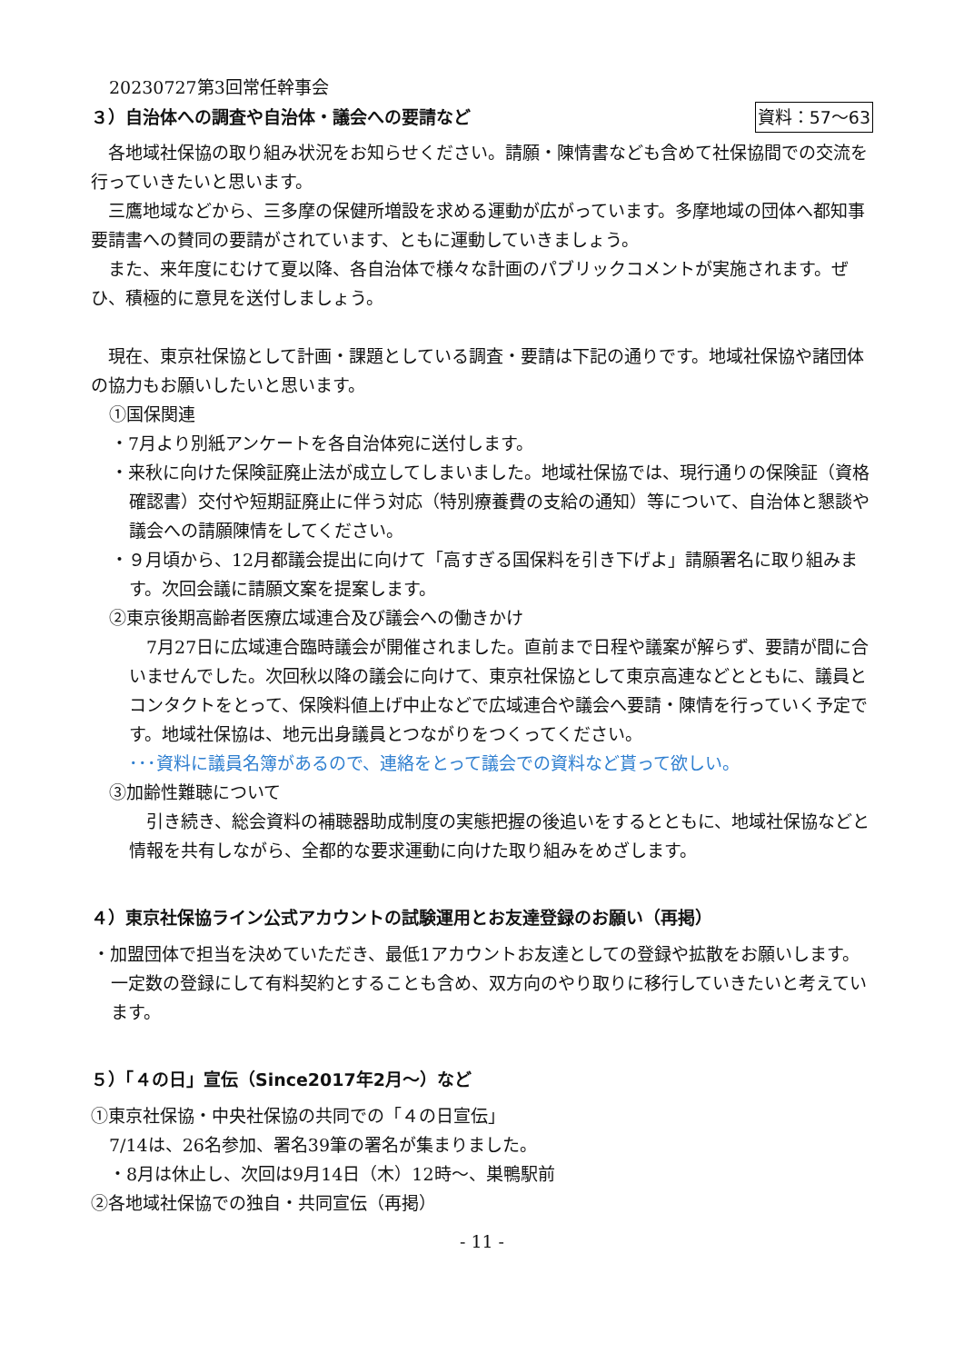20230727第3回常任幹事会
３）自治体への調査や自治体・議会への要請など
資料：57〜63
　各地域社保協の取り組み状況をお知らせください。請願・陳情書なども含めて社保協間での交流を行っていきたいと思います。
　三鷹地域などから、三多摩の保健所増設を求める運動が広がっています。多摩地域の団体へ都知事要請書への賛同の要請がされています、ともに運動していきましょう。
　また、来年度にむけて夏以降、各自治体で様々な計画のパブリックコメントが実施されます。ぜひ、積極的に意見を送付しましょう。
　現在、東京社保協として計画・課題としている調査・要請は下記の通りです。地域社保協や諸団体の協力もお願いしたいと思います。
①国保関連
・7月より別紙アンケートを各自治体宛に送付します。
・来秋に向けた保険証廃止法が成立してしまいました。地域社保協では、現行通りの保険証（資格確認書）交付や短期証廃止に伴う対応（特別療養費の支給の通知）等について、自治体と懇談や議会への請願陳情をしてください。
・９月頃から、12月都議会提出に向けて「高すぎる国保料を引き下げよ」請願署名に取り組みます。次回会議に請願文案を提案します。
②東京後期高齢者医療広域連合及び議会への働きかけ
　7月27日に広域連合臨時議会が開催されました。直前まで日程や議案が解らず、要請が間に合いませんでした。次回秋以降の議会に向けて、東京社保協として東京高連などとともに、議員とコンタクトをとって、保険料値上げ中止などで広域連合や議会へ要請・陳情を行っていく予定です。地域社保協は、地元出身議員とつながりをつくってください。
･･･資料に議員名簿があるので、連絡をとって議会での資料など貰って欲しい。
③加齢性難聴について
　引き続き、総会資料の補聴器助成制度の実態把握の後追いをするとともに、地域社保協などと情報を共有しながら、全都的な要求運動に向けた取り組みをめざします。
４）東京社保協ライン公式アカウントの試験運用とお友達登録のお願い（再掲）
・加盟団体で担当を決めていただき、最低1アカウントお友達としての登録や拡散をお願いします。一定数の登録にして有料契約とすることも含め、双方向のやり取りに移行していきたいと考えています。
５）「４の日」宣伝（Since2017年2月〜）など
①東京社保協・中央社保協の共同での「４の日宣伝」
7/14は、26名参加、署名39筆の署名が集まりました。
・8月は休止し、次回は9月14日（木）12時〜、巣鴨駅前
②各地域社保協での独自・共同宣伝（再掲）
- 11 -